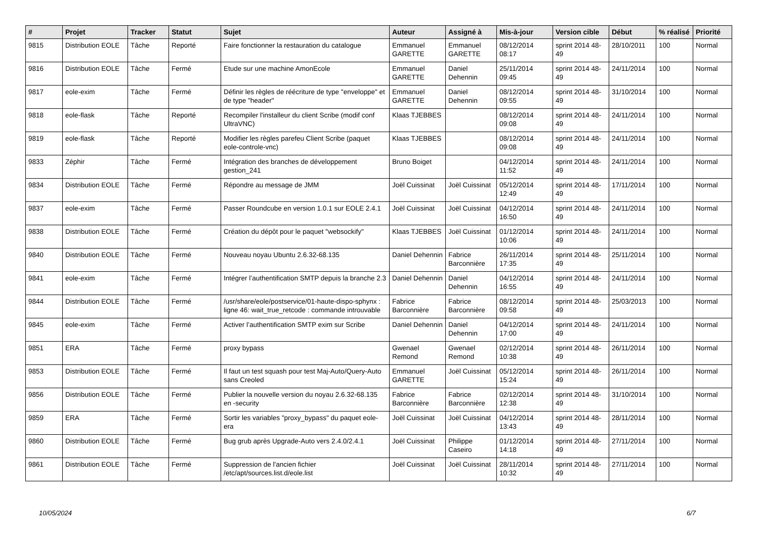| # | Projet | Tracker | Statut | Sujet | Auteur | Assigné à | Mis-à-jour | Version cible | Début | % réalisé | Priorité |
| --- | --- | --- | --- | --- | --- | --- | --- | --- | --- | --- | --- |
| 9815 | Distribution EOLE | Tâche | Reporté | Faire fonctionner la restauration du catalogue | Emmanuel GARETTE | Emmanuel GARETTE | 08/12/2014 08:17 | sprint 2014 48-49 | 28/10/2011 | 100 | Normal |
| 9816 | Distribution EOLE | Tâche | Fermé | Etude sur une machine AmonEcole | Emmanuel GARETTE | Daniel Dehennin | 25/11/2014 09:45 | sprint 2014 48-49 | 24/11/2014 | 100 | Normal |
| 9817 | eole-exim | Tâche | Fermé | Définir les règles de réécriture de type "enveloppe" et de type "header" | Emmanuel GARETTE | Daniel Dehennin | 08/12/2014 09:55 | sprint 2014 48-49 | 31/10/2014 | 100 | Normal |
| 9818 | eole-flask | Tâche | Reporté | Recompiler l'installeur du client Scribe (modif conf UltraVNC) | Klaas TJEBBES | | 08/12/2014 09:08 | sprint 2014 48-49 | 24/11/2014 | 100 | Normal |
| 9819 | eole-flask | Tâche | Reporté | Modifier les règles parefeu Client Scribe (paquet eole-controle-vnc) | Klaas TJEBBES | | 08/12/2014 09:08 | sprint 2014 48-49 | 24/11/2014 | 100 | Normal |
| 9833 | Zéphir | Tâche | Fermé | Intégration des branches de développement gestion_241 | Bruno Boiget | | 04/12/2014 11:52 | sprint 2014 48-49 | 24/11/2014 | 100 | Normal |
| 9834 | Distribution EOLE | Tâche | Fermé | Répondre au message de JMM | Joël Cuissinat | Joël Cuissinat | 05/12/2014 12:49 | sprint 2014 48-49 | 17/11/2014 | 100 | Normal |
| 9837 | eole-exim | Tâche | Fermé | Passer Roundcube en version 1.0.1 sur EOLE 2.4.1 | Joël Cuissinat | Joël Cuissinat | 04/12/2014 16:50 | sprint 2014 48-49 | 24/11/2014 | 100 | Normal |
| 9838 | Distribution EOLE | Tâche | Fermé | Création du dépôt pour le paquet "websockify" | Klaas TJEBBES | Joël Cuissinat | 01/12/2014 10:06 | sprint 2014 48-49 | 24/11/2014 | 100 | Normal |
| 9840 | Distribution EOLE | Tâche | Fermé | Nouveau noyau Ubuntu 2.6.32-68.135 | Daniel Dehennin | Fabrice Barconnière | 26/11/2014 17:35 | sprint 2014 48-49 | 25/11/2014 | 100 | Normal |
| 9841 | eole-exim | Tâche | Fermé | Intégrer l’authentification SMTP depuis la branche 2.3 | Daniel Dehennin | Daniel Dehennin | 04/12/2014 16:55 | sprint 2014 48-49 | 24/11/2014 | 100 | Normal |
| 9844 | Distribution EOLE | Tâche | Fermé | /usr/share/eole/postservice/01-haute-dispo-sphynx : ligne 46: wait_true_retcode : commande introuvable | Fabrice Barconnière | Fabrice Barconnière | 08/12/2014 09:58 | sprint 2014 48-49 | 25/03/2013 | 100 | Normal |
| 9845 | eole-exim | Tâche | Fermé | Activer l’authentification SMTP exim sur Scribe | Daniel Dehennin | Daniel Dehennin | 04/12/2014 17:00 | sprint 2014 48-49 | 24/11/2014 | 100 | Normal |
| 9851 | ERA | Tâche | Fermé | proxy bypass | Gwenael Remond | Gwenael Remond | 02/12/2014 10:38 | sprint 2014 48-49 | 26/11/2014 | 100 | Normal |
| 9853 | Distribution EOLE | Tâche | Fermé | Il faut un test squash pour test Maj-Auto/Query-Auto sans Creoled | Emmanuel GARETTE | Joël Cuissinat | 05/12/2014 15:24 | sprint 2014 48-49 | 26/11/2014 | 100 | Normal |
| 9856 | Distribution EOLE | Tâche | Fermé | Publier la nouvelle version du noyau 2.6.32-68.135 en -security | Fabrice Barconnière | Fabrice Barconnière | 02/12/2014 12:38 | sprint 2014 48-49 | 31/10/2014 | 100 | Normal |
| 9859 | ERA | Tâche | Fermé | Sortir les variables "proxy_bypass" du paquet eole-era | Joël Cuissinat | Joël Cuissinat | 04/12/2014 13:43 | sprint 2014 48-49 | 28/11/2014 | 100 | Normal |
| 9860 | Distribution EOLE | Tâche | Fermé | Bug grub après Upgrade-Auto vers 2.4.0/2.4.1 | Joël Cuissinat | Philippe Caseiro | 01/12/2014 14:18 | sprint 2014 48-49 | 27/11/2014 | 100 | Normal |
| 9861 | Distribution EOLE | Tâche | Fermé | Suppression de l'ancien fichier /etc/apt/sources.list.d/eole.list | Joël Cuissinat | Joël Cuissinat | 28/11/2014 10:32 | sprint 2014 48-49 | 27/11/2014 | 100 | Normal |
10/05/2024 6/7